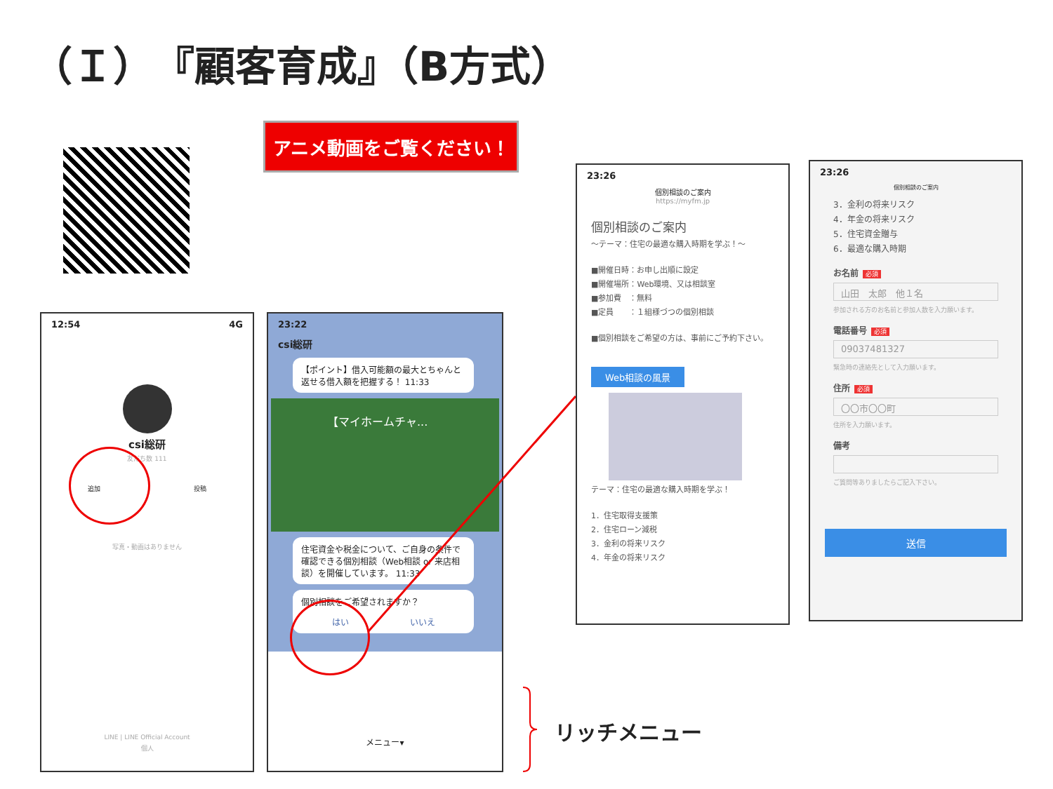（Ｉ）『顧客育成』（B方式）
アニメ動画をご覧ください！
12:54 4G
csi総研
友だち数 111
追加 投稿
写真・動画はありません
LINE | LINE Official Account
個人
23:22
csi総研
【ポイント】借入可能額の最大とちゃんと返せる借入額を把握する！ 11:33
【マイホームチャ...
住宅資金や税金について、ご自身の条件で確認できる個別相談（Web相談 or 来店相談）を開催しています。 11:33
個別相談をご希望されますか？
はい いいえ
メニュー▾
リッチメニュー
23:26
個別相談のご案内
https://myfm.jp
個別相談のご案内
～テーマ：住宅の最適な購入時期を学ぶ！～
■開催日時：お申し出順に設定
■開催場所：Web環境、又は相談室
■参加費　：無料
■定員　　：１組様づつの個別相談
■個別相談をご希望の方は、事前にご予約下さい。
Web相談の風景
テーマ：住宅の最適な購入時期を学ぶ！
1．住宅取得支援策
2．住宅ローン減税
3．金利の将来リスク
4．年金の将来リスク
23:26
個別相談のご案内
3．金利の将来リスク
4．年金の将来リスク
5．住宅資金贈与
6．最適な購入時期
お名前 必須
山田　太郎　他１名
参加される方のお名前と参加人数を入力願います。
電話番号 必須
09037481327
緊急時の連絡先として入力願います。
住所 必須
〇〇市〇〇町
住所を入力願います。
備考
ご質問等ありましたらご記入下さい。
送信